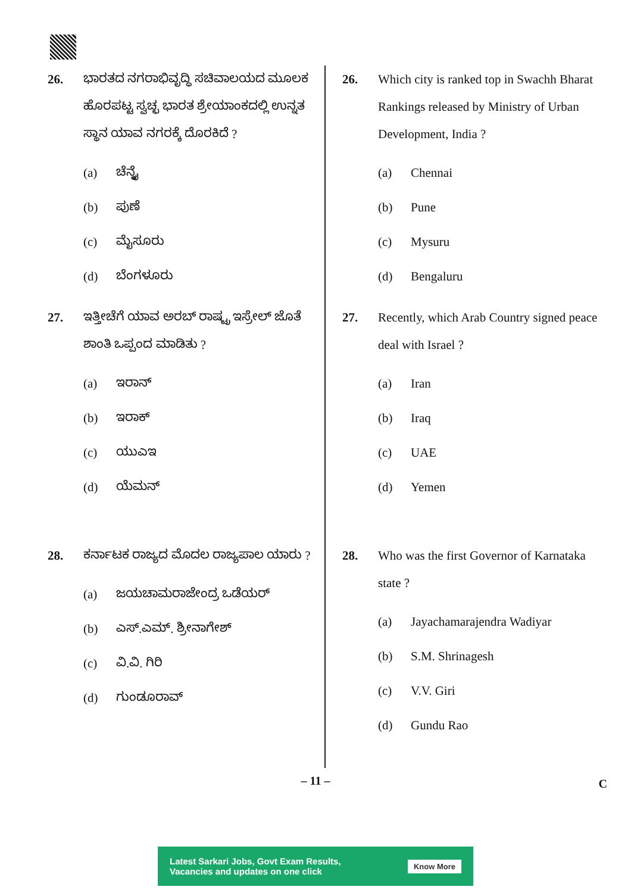26. ಭಾರತದ ನಗರಾಭಿವೃದ್ಧಿ ಸಚಿವಾಲಯದ ಮೂಲಕ ಹೊರಪಟ್ಟ ಸ್ವಚ್ಛ ಭಾರತ ಶ್ರೇಯಾಂಕದಲ್ಲಿ ಉನ್ನತ ಸ್ಥಾನ ಯಾವ ನಗರಕ್ಕೆ ದೊರಕಿದೆ ?
(a) ಚೆನ್ನೈ
(b) ಪುಣೆ
(c) ಮೈಸೂರು
(d) ಬೆಂಗಳೂರು
27. ಇತ್ತೀಚೆಗೆ ಯಾವ ಅರಬ್ ರಾಷ್ಟ್ರ ಇಸ್ರೇಲ್ ಜೊತೆ ಶಾಂತಿ ಒಪ್ಪಂದ ಮಾಡಿತು ?
(a) ಇರಾನ್
(b) ಇರಾಕ್
(c) ಯುಎಇ
(d) ಯೆಮನ್
28. ಕರ್ನಾಟಕ ರಾಜ್ಯದ ಮೊದಲ ರಾಜ್ಯಪಾಲ ಯಾರು ?
(a) ಜಯಚಾಮರಾಜೇಂದ್ರ ಒಡೆಯರ್
(b) ಎಸ್.ಎಮ್. ಶ್ರೀನಾಗೇಶ್
(c) ವಿ.ವಿ. ಗಿರಿ
(d) ಗುಂಡೂರಾವ್
26. Which city is ranked top in Swachh Bharat Rankings released by Ministry of Urban Development, India ?
(a) Chennai
(b) Pune
(c) Mysuru
(d) Bengaluru
27. Recently, which Arab Country signed peace deal with Israel ?
(a) Iran
(b) Iraq
(c) UAE
(d) Yemen
28. Who was the first Governor of Karnataka state ?
(a) Jayachamarajendra Wadiyar
(b) S.M. Shrinagesh
(c) V.V. Giri
(d) Gundu Rao
– 11 – C
Latest Sarkari Jobs, Govt Exam Results,
Vacancies and updates on one click
Know More